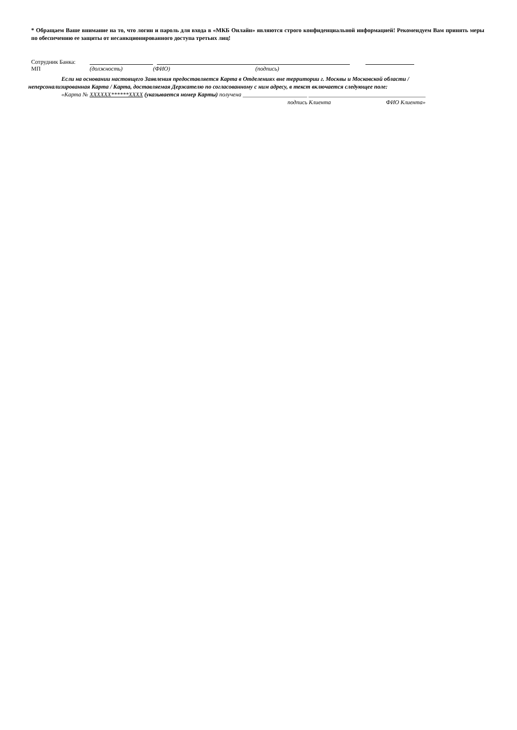* Обращаем Ваше внимание на то, что логин и пароль для входа в «МКБ Онлайн» являются строго конфиденциальной информацией! Рекомендуем Вам принять меры по обеспечению ее защиты от несанкционированного доступа третьих лиц!
Сотрудник Банка:
МП (должность) (ФИО) (подпись)
Если на основании настоящего Заявления предоставляется Карта в Отделениях вне территории г. Москвы и Московской области /
неперсонализированная Карта / Карта, доставляемая Держателю по согласованному с ним адресу, в текст включается следующее поле:
«Карта № XXXXXX******XXXX (указывается номер Карты) получена ______________________ ________________________________________
подпись Клиента ФИО Клиента»